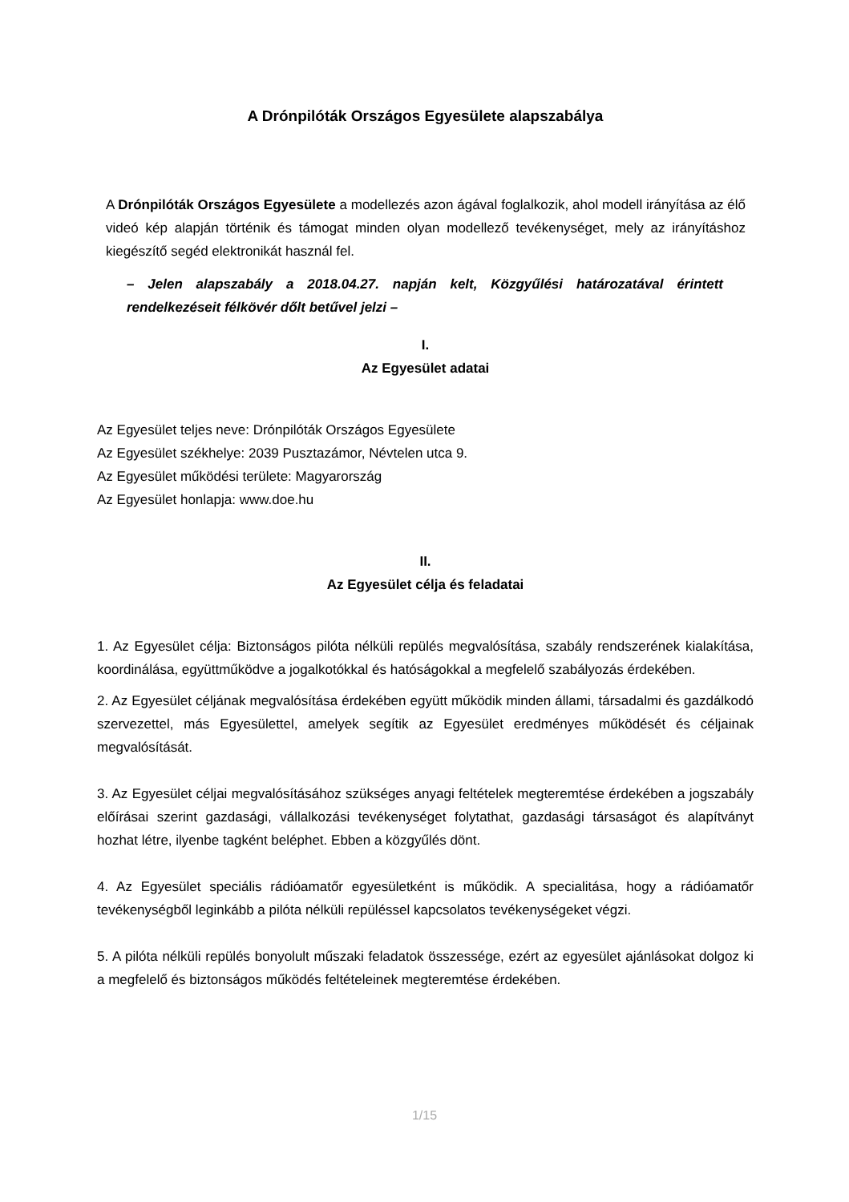A Drónpilóták Országos Egyesülete alapszabálya
A Drónpilóták Országos Egyesülete a modellezés azon ágával foglalkozik, ahol modell irányítása az élő videó kép alapján történik és támogat minden olyan modellező tevékenységet, mely az irányításhoz kiegészítő segéd elektronikát használ fel.
– Jelen alapszabály a 2018.04.27. napján kelt, Közgyűlési határozatával érintett rendelkezéseit félkövér dőlt betűvel jelzi –
I.
Az Egyesület adatai
Az Egyesület teljes neve: Drónpilóták Országos Egyesülete
Az Egyesület székhelye: 2039 Pusztazámor, Névtelen utca 9.
Az Egyesület működési területe: Magyarország
Az Egyesület honlapja: www.doe.hu
II.
Az Egyesület célja és feladatai
1. Az Egyesület célja: Biztonságos pilóta nélküli repülés megvalósítása, szabály rendszerének kialakítása, koordinálása, együttműködve a jogalkotókkal és hatóságokkal a megfelelő szabályozás érdekében.
2. Az Egyesület céljának megvalósítása érdekében együtt működik minden állami, társadalmi és gazdálkodó szervezettel, más Egyesülettel, amelyek segítik az Egyesület eredményes működését és céljainak megvalósítását.
3. Az Egyesület céljai megvalósításához szükséges anyagi feltételek megteremtése érdekében a jogszabály előírásai szerint gazdasági, vállalkozási tevékenységet folytathat, gazdasági társaságot és alapítványt hozhat létre, ilyenbe tagként beléphet. Ebben a közgyűlés dönt.
4. Az Egyesület speciális rádióamatőr egyesületként is működik. A specialitása, hogy a rádióamatőr tevékenységből leginkább a pilóta nélküli repüléssel kapcsolatos tevékenységeket végzi.
5. A pilóta nélküli repülés bonyolult műszaki feladatok összessége, ezért az egyesület ajánlásokat dolgoz ki a megfelelő és biztonságos működés feltételeinek megteremtése érdekében.
1/15